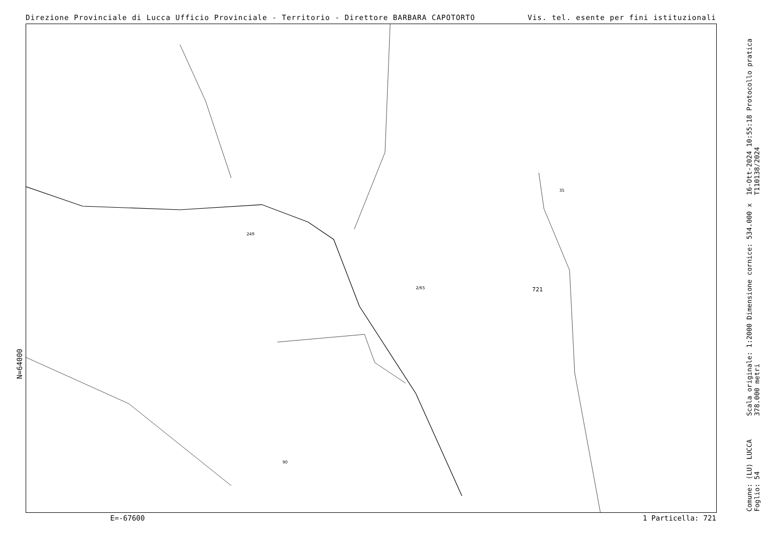Direzione Provinciale di Lucca Ufficio Provinciale - Territorio - Direttore BARBARA CAPOTORTO Vis. tel. esente per fini istituzionali
721
249
35
90
2/65
N=64000
16-Ott-2024 10:55:18 Protocollo pratica T110138/2024
Scala originale: 1:2000 Dimensione cornice: 534.000 x 378.000 metri
Comune: (LU) LUCCA Foglio: 54
E=-67600 1 Particella: 721